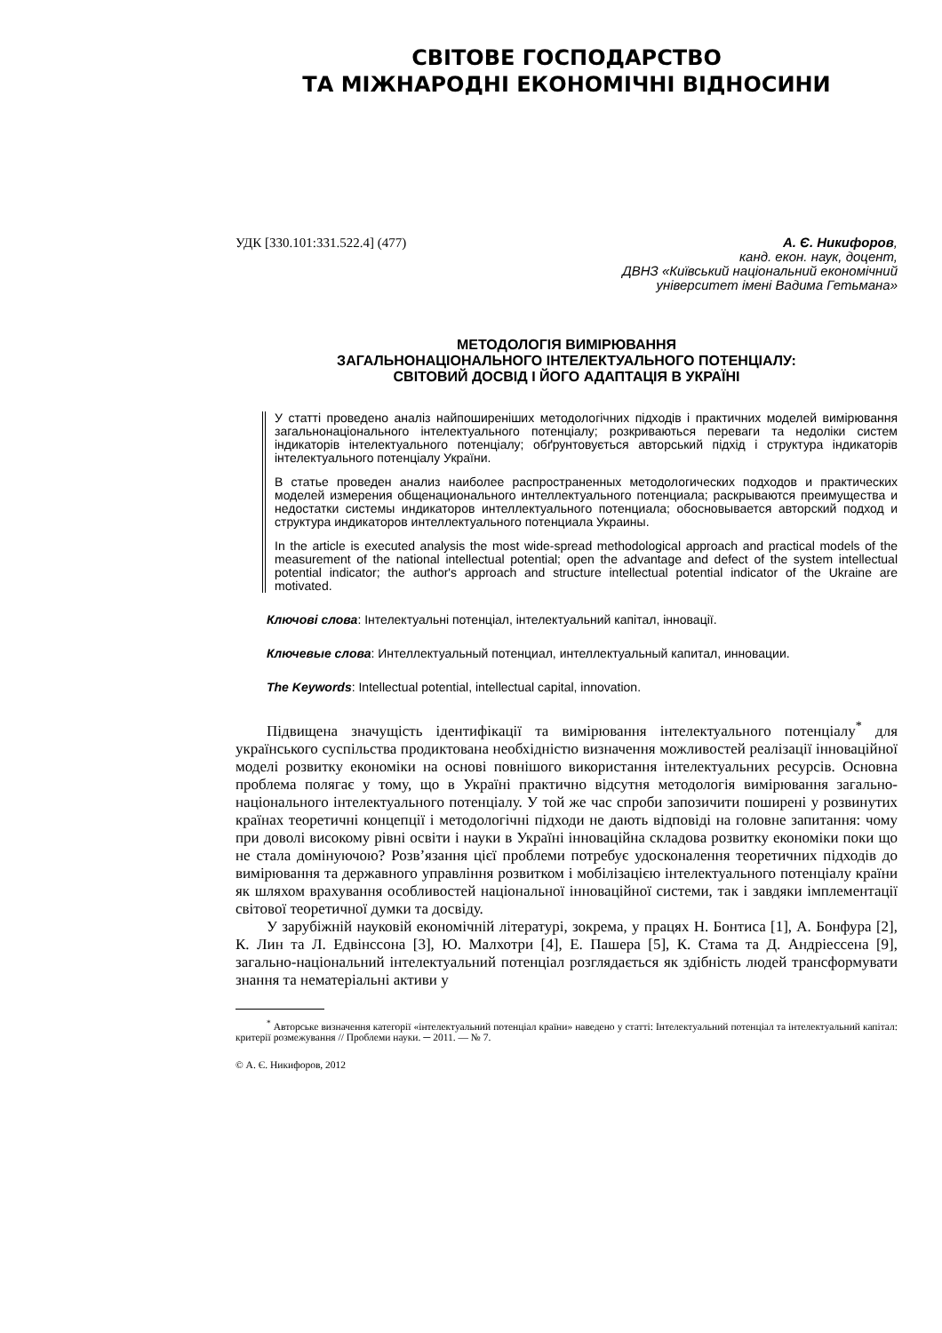СВІТОВЕ ГОСПОДАРСТВО
ТА МІЖНАРОДНІ ЕКОНОМІЧНІ ВІДНОСИНИ
УДК [330.101:331.522.4] (477)
А. Є. Никифоров,
канд. екон. наук, доцент,
ДВНЗ «Київський національний економічний
університет імені Вадима Гетьмана»
МЕТОДОЛОГІЯ ВИМІРЮВАННЯ
ЗАГАЛЬНОНАЦІОНАЛЬНОГО ІНТЕЛЕКТУАЛЬНОГО ПОТЕНЦІАЛУ:
СВІТОВИЙ ДОСВІД І ЙОГО АДАПТАЦІЯ В УКРАЇНІ
У статті проведено аналіз найпоширеніших методологічних підходів і практичних моделей вимірювання загальнонаціонального інтелектуального потенціалу; розкриваються переваги та недоліки систем індикаторів інтелектуального потенціалу; обґрунтовується авторський підхід і структура індикаторів інтелектуального потенціалу України.
В статье проведен анализ наиболее распространенных методологических подходов и практических моделей измерения общенационального интеллектуального потенциала; раскрываются преимущества и недостатки системы индикаторов интеллектуального потенциала; обосновывается авторский подход и структура индикаторов интеллектуального потенциала Украины.
In the article is executed analysis the most wide-spread methodological approach and practical models of the measurement of the national intellectual potential; open the advantage and defect of the system intellectual potential indicator; the author's approach and structure intellectual potential indicator of the Ukraine are motivated.
Ключові слова: Інтелектуальні потенціал, інтелектуальний капітал, інновації.
Ключевые слова: Интеллектуальный потенциал, интеллектуальный капитал, инновации.
The Keywords: Intellectual potential, intellectual capital, innovation.
Підвищена значущість ідентифікації та вимірювання інтелектуального потенціалу<sup>*</sup> для українського суспільства продиктована необхідністю визначення можливостей реалізації інноваційної моделі розвитку економіки на основі повнішого використання інтелектуальних ресурсів. Основна проблема полягає у тому, що в Україні практично відсутня методологія вимірювання загально-національного інтелектуального потенціалу. У той же час спроби запозичити поширені у розвинутих країнах теоретичні концепції і методологічні підходи не дають відповіді на головне запитання: чому при доволі високому рівні освіти і науки в Україні інноваційна складова розвитку економіки поки що не стала домінуючою? Розв’язання цієї проблеми потребує удосконалення теоретичних підходів до вимірювання та державного управління розвитком і мобілізацією інтелектуального потенціалу країни як шляхом врахування особливостей національної інноваційної системи, так і завдяки імплементації світової теоретичної думки та досвіду.
У зарубіжній науковій економічній літературі, зокрема, у працях Н. Бонтиса [1], А. Бонфура [2], К. Лин та Л. Едвінссона [3], Ю. Малхотри [4], Е. Пашера [5], К. Стама та Д. Андріессена [9], загально-національний інтелектуальний потенціал розглядається як здібність людей трансформувати знання та нематеріальні активи у
<sup>*</sup> Авторське визначення категорії «інтелектуальний потенціал країни» наведено у статті: Інтелектуальний потенціал та інтелектуальний капітал: критерії розмежування // Проблеми науки. ─ 2011. — № 7.
© А. Є. Никифоров, 2012